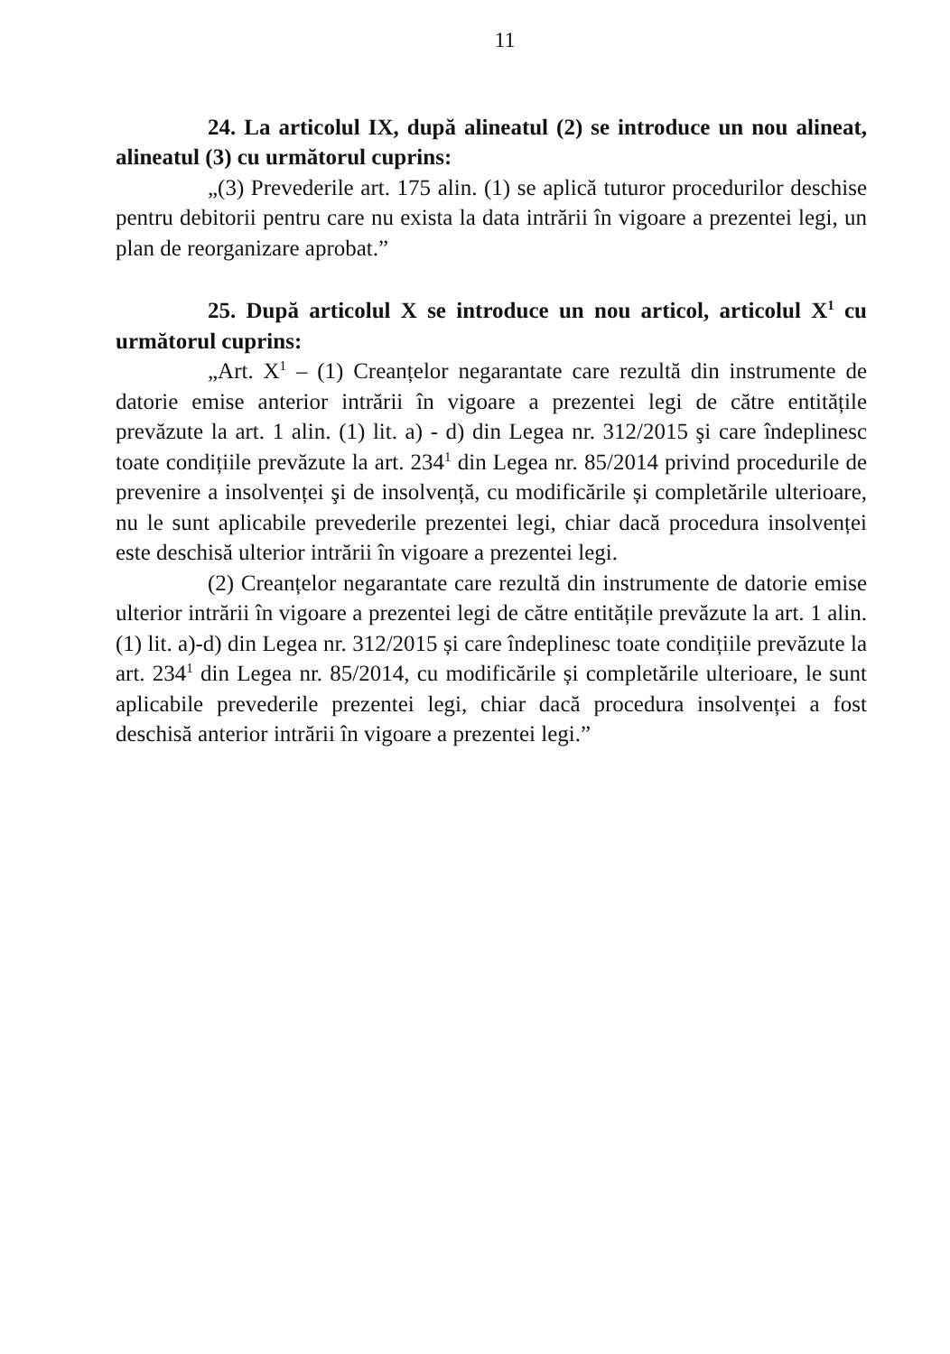11
24. La articolul IX, după alineatul (2) se introduce un nou alineat, alineatul (3) cu următorul cuprins:
„(3) Prevederile art. 175 alin. (1) se aplică tuturor procedurilor deschise pentru debitorii pentru care nu exista la data intrării în vigoare a prezentei legi, un plan de reorganizare aprobat.”
25. După articolul X se introduce un nou articol, articolul X<sup>1</sup> cu următorul cuprins:
„Art. X<sup>1</sup> – (1) Creanțelor negarantate care rezultă din instrumente de datorie emise anterior intrării în vigoare a prezentei legi de către entitățile prevăzute la art. 1 alin. (1) lit. a) - d) din Legea nr. 312/2015 şi care îndeplinesc toate condițiile prevăzute la art. 234<sup>1</sup> din Legea nr. 85/2014 privind procedurile de prevenire a insolvenței şi de insolvență, cu modificările și completările ulterioare, nu le sunt aplicabile prevederile prezentei legi, chiar dacă procedura insolvenței este deschisă ulterior intrării în vigoare a prezentei legi.
(2) Creanțelor negarantate care rezultă din instrumente de datorie emise ulterior intrării în vigoare a prezentei legi de către entitățile prevăzute la art. 1 alin. (1) lit. a)-d) din Legea nr. 312/2015 și care îndeplinesc toate condițiile prevăzute la art. 234<sup>1</sup> din Legea nr. 85/2014, cu modificările și completările ulterioare, le sunt aplicabile prevederile prezentei legi, chiar dacă procedura insolvenței a fost deschisă anterior intrării în vigoare a prezentei legi.”